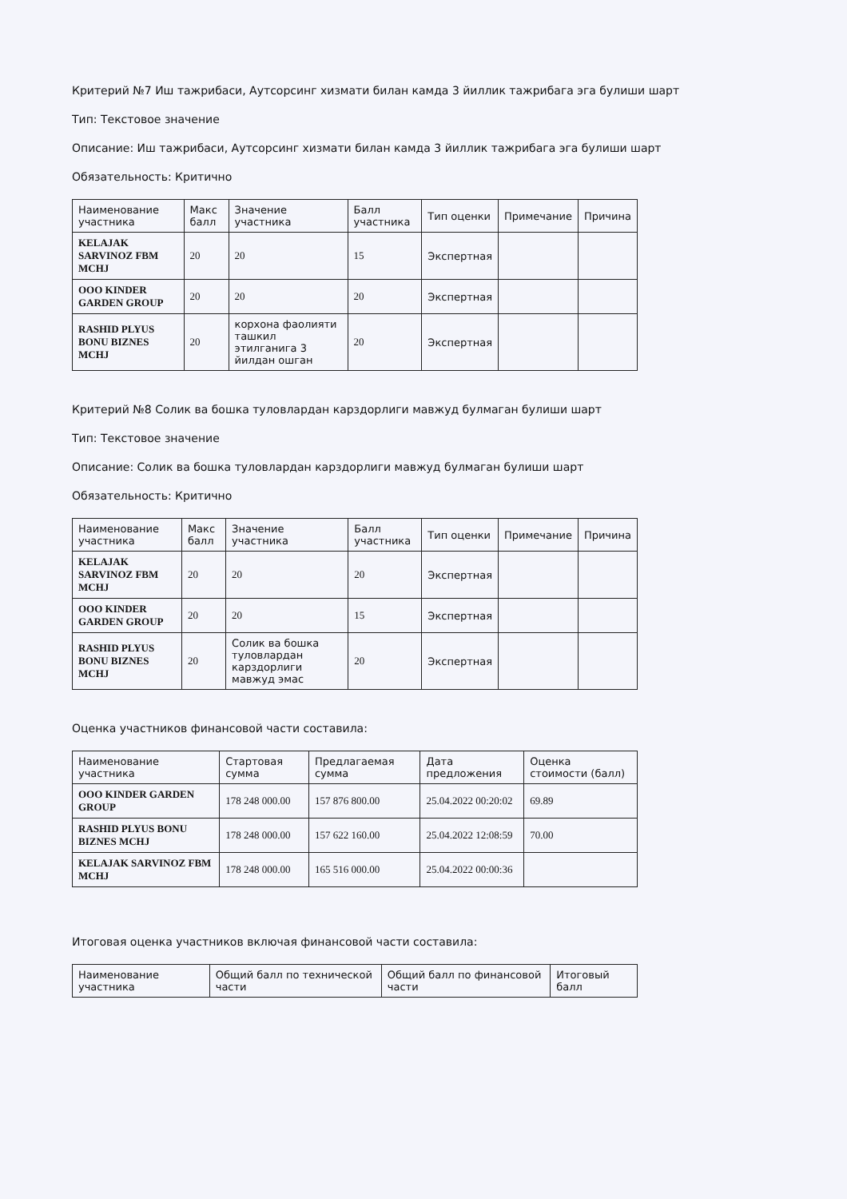Критерий №7 Иш тажрибаси, Аутсорсинг хизмати билан камда 3 йиллик тажрибага эга булиши шарт
Тип: Текстовое значение
Описание: Иш тажрибаси, Аутсорсинг хизмати билан камда 3 йиллик тажрибага эга булиши шарт
Обязательность: Критично
| Наименование участника | Макс балл | Значение участника | Балл участника | Тип оценки | Примечание | Причина |
| --- | --- | --- | --- | --- | --- | --- |
| KELAJAK SARVINOZ FBM MCHJ | 20 | 20 | 15 | Экспертная | | |
| OOO KINDER GARDEN GROUP | 20 | 20 | 20 | Экспертная | | |
| RASHID PLYUS BONU BIZNES MCHJ | 20 | корхона фаолияти ташкил этилганига 3 йилдан ошган | 20 | Экспертная | | |
Критерий №8 Солик ва бошка туловлардан карздорлиги мавжуд булмаган булиши шарт
Тип: Текстовое значение
Описание: Солик ва бошка туловлардан карздорлиги мавжуд булмаган булиши шарт
Обязательность: Критично
| Наименование участника | Макс балл | Значение участника | Балл участника | Тип оценки | Примечание | Причина |
| --- | --- | --- | --- | --- | --- | --- |
| KELAJAK SARVINOZ FBM MCHJ | 20 | 20 | 20 | Экспертная | | |
| OOO KINDER GARDEN GROUP | 20 | 20 | 15 | Экспертная | | |
| RASHID PLYUS BONU BIZNES MCHJ | 20 | Солик ва бошка туловлардан карздорлиги мавжуд эмас | 20 | Экспертная | | |
Оценка участников финансовой части составила:
| Наименование участника | Стартовая сумма | Предлагаемая сумма | Дата предложения | Оценка стоимости (балл) |
| --- | --- | --- | --- | --- |
| OOO KINDER GARDEN GROUP | 178 248 000.00 | 157 876 800.00 | 25.04.2022 00:20:02 | 69.89 |
| RASHID PLYUS BONU BIZNES MCHJ | 178 248 000.00 | 157 622 160.00 | 25.04.2022 12:08:59 | 70.00 |
| KELAJAK SARVINOZ FBM MCHJ | 178 248 000.00 | 165 516 000.00 | 25.04.2022 00:00:36 | |
Итоговая оценка участников включая финансовой части составила:
| Наименование участника | Общий балл по технической части | Общий балл по финансовой части | Итоговый балл |
| --- | --- | --- | --- |